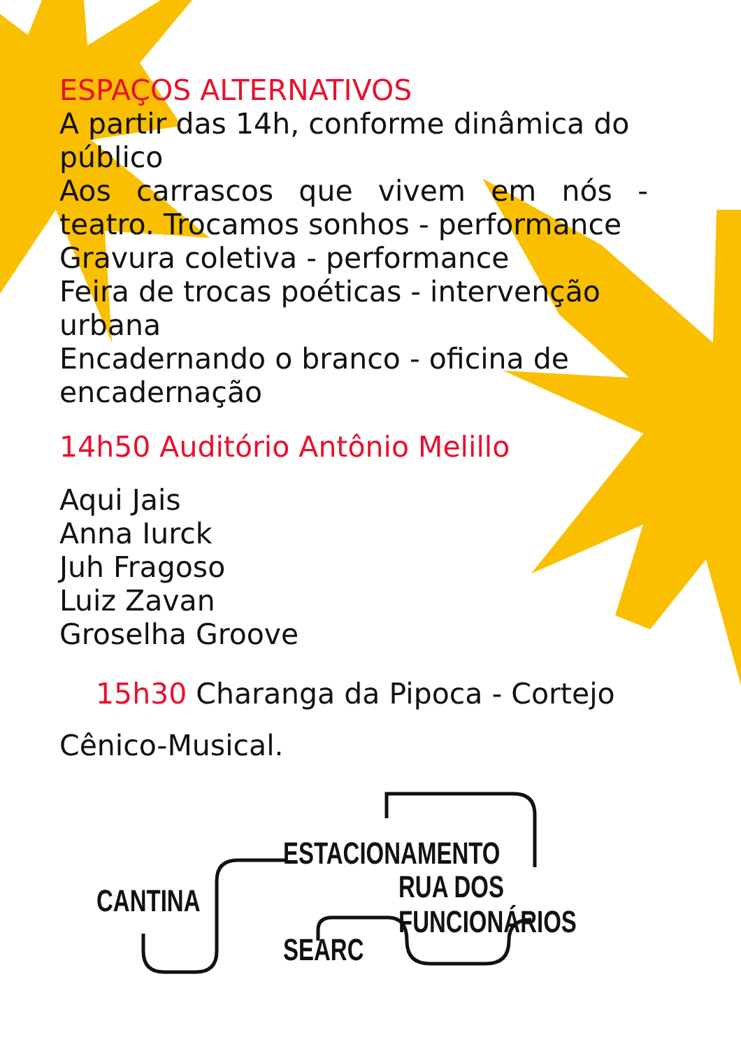ESPAÇOS ALTERNATIVOS
A partir das 14h, conforme dinâmica do público
Aos carrascos que vivem em nós - teatro. Trocamos sonhos - performance
Gravura coletiva - performance
Feira de trocas poéticas - intervenção urbana
Encadernando o branco - oficina de encadernação
14h50 Auditório Antônio Melillo
Aqui Jais
Anna Iurck
Juh Fragoso
Luiz Zavan
Groselha Groove
15h30 Charanga da Pipoca - Cortejo
Cênico-Musical.
ESTACIONAMENTO
RUA DOS FUNCIONÁRIOS
CANTINA
SEARC